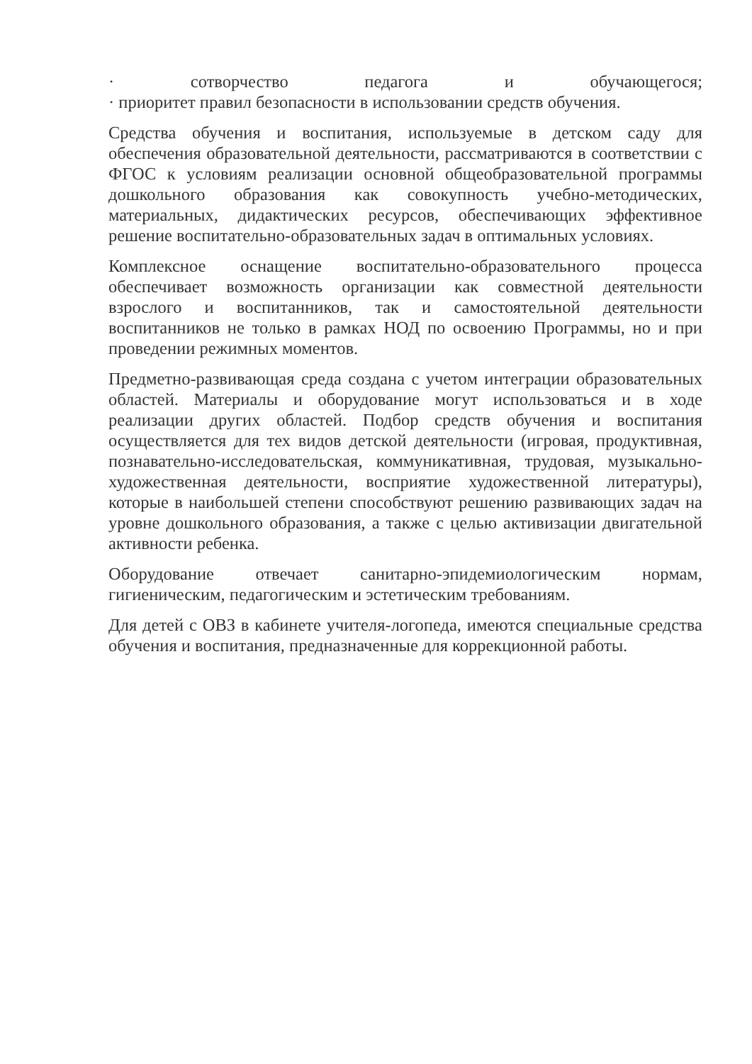· сотворчество педагога и обучающегося;
· приоритет правил безопасности в использовании средств обучения.
Средства обучения и воспитания, используемые в детском саду для обеспечения образовательной деятельности, рассматриваются в соответствии с ФГОС к условиям реализации основной общеобразовательной программы дошкольного образования как совокупность учебно-методических, материальных, дидактических ресурсов, обеспечивающих эффективное решение воспитательно-образовательных задач в оптимальных условиях.
Комплексное оснащение воспитательно-образовательного процесса обеспечивает возможность организации как совместной деятельности взрослого и воспитанников, так и самостоятельной деятельности воспитанников не только в рамках НОД по освоению Программы, но и при проведении режимных моментов.
Предметно-развивающая среда создана с учетом интеграции образовательных областей. Материалы и оборудование могут использоваться и в ходе реализации других областей. Подбор средств обучения и воспитания осуществляется для тех видов детской деятельности (игровая, продуктивная, познавательно-исследовательская, коммуникативная, трудовая, музыкально-художественная деятельности, восприятие художественной литературы), которые в наибольшей степени способствуют решению развивающих задач на уровне дошкольного образования, а также с целью активизации двигательной активности ребенка.
Оборудование отвечает санитарно-эпидемиологическим нормам, гигиеническим, педагогическим и эстетическим требованиям.
Для детей с ОВЗ в кабинете учителя-логопеда, имеются специальные средства обучения и воспитания, предназначенные для коррекционной работы.